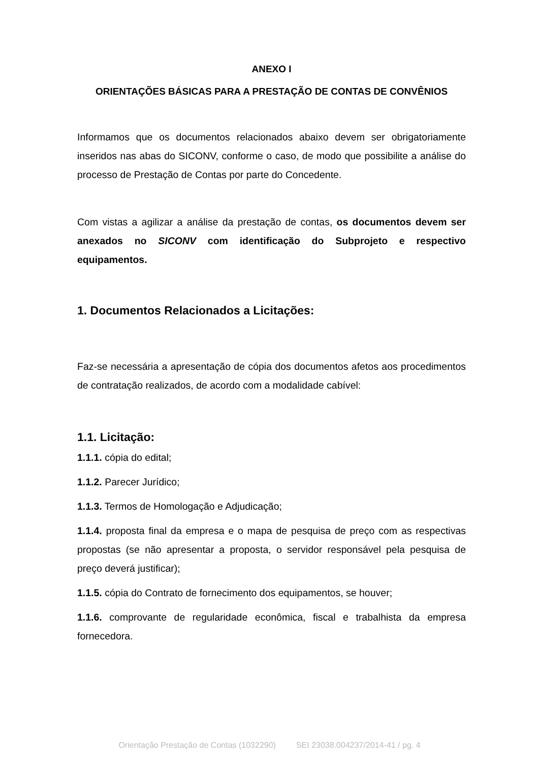ANEXO I
ORIENTAÇÕES BÁSICAS PARA A PRESTAÇÃO DE CONTAS DE CONVÊNIOS
Informamos que os documentos relacionados abaixo devem ser obrigatoriamente inseridos nas abas do SICONV, conforme o caso, de modo que possibilite a análise do processo de Prestação de Contas por parte do Concedente.
Com vistas a agilizar a análise da prestação de contas, os documentos devem ser anexados no SICONV com identificação do Subprojeto e respectivo equipamentos.
1. Documentos Relacionados a Licitações:
Faz-se necessária a apresentação de cópia dos documentos afetos aos procedimentos de contratação realizados, de acordo com a modalidade cabível:
1.1. Licitação:
1.1.1. cópia do edital;
1.1.2. Parecer Jurídico;
1.1.3. Termos de Homologação e Adjudicação;
1.1.4. proposta final da empresa e o mapa de pesquisa de preço com as respectivas propostas (se não apresentar a proposta, o servidor responsável pela pesquisa de preço deverá justificar);
1.1.5. cópia do Contrato de fornecimento dos equipamentos, se houver;
1.1.6. comprovante de regularidade econômica, fiscal e trabalhista da empresa fornecedora.
Orientação Prestação de Contas (1032290) SEI 23038.004237/2014-41 / pg. 4